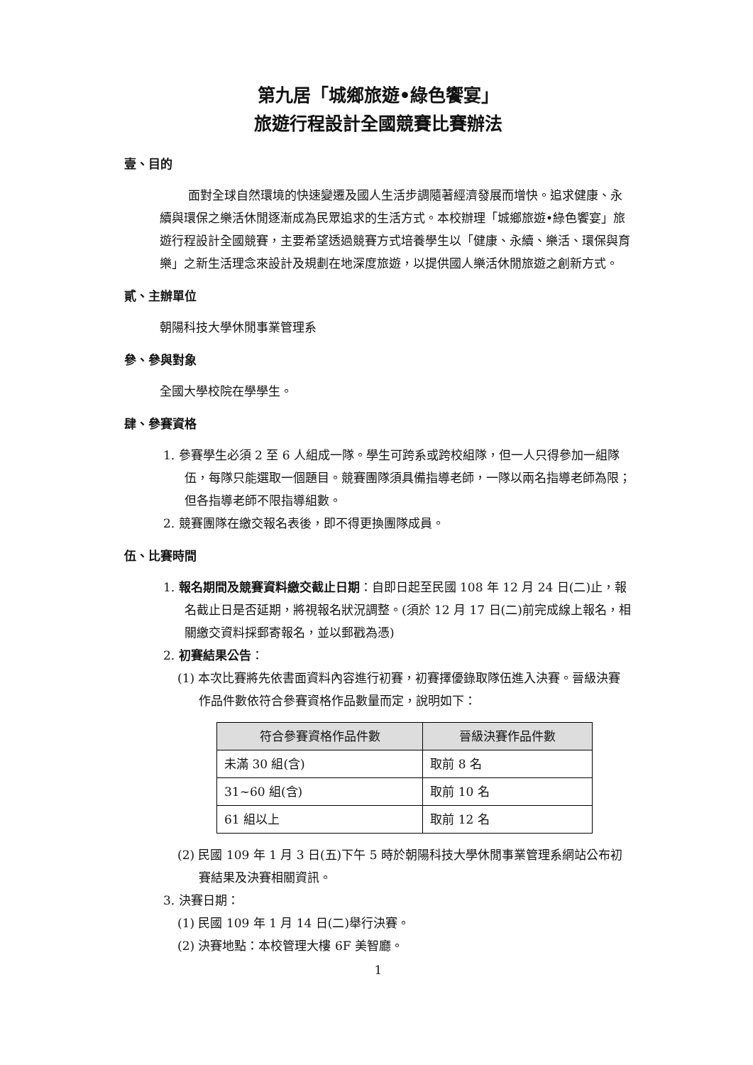第九居「城鄉旅遊•綠色饗宴」
旅遊行程設計全國競賽比賽辦法
壹、目的
面對全球自然環境的快速變遷及國人生活步調隨著經濟發展而增快。追求健康、永續與環保之樂活休閒逐漸成為民眾追求的生活方式。本校辦理「城鄉旅遊•綠色饗宴」旅遊行程設計全國競賽，主要希望透過競賽方式培養學生以「健康、永續、樂活、環保與育樂」之新生活理念來設計及規劃在地深度旅遊，以提供國人樂活休閒旅遊之創新方式。
貳、主辦單位
朝陽科技大學休閒事業管理系
參、參與對象
全國大學校院在學學生。
肆、參賽資格
1. 參賽學生必須 2 至 6 人組成一隊。學生可跨系或跨校組隊，但一人只得參加一組隊伍，每隊只能選取一個題目。競賽團隊須具備指導老師，一隊以兩名指導老師為限；但各指導老師不限指導組數。
2. 競賽團隊在繳交報名表後，即不得更換團隊成員。
伍、比賽時間
1. 報名期間及競賽資料繳交截止日期：自即日起至民國 108 年 12 月 24 日(二)止，報名截止日是否延期，將視報名狀況調整。(須於 12 月 17 日(二)前完成線上報名，相關繳交資料採郵寄報名，並以郵戳為憑)
2. 初賽結果公告：
(1) 本次比賽將先依書面資料內容進行初賽，初賽擇優錄取隊伍進入決賽。晉級決賽作品件數依符合參賽資格作品數量而定，說明如下：
| 符合參賽資格作品件數 | 晉級決賽作品件數 |
| --- | --- |
| 未滿 30 組(含) | 取前 8 名 |
| 31~60 組(含) | 取前 10 名 |
| 61 組以上 | 取前 12 名 |
(2) 民國 109 年 1 月 3 日(五)下午 5 時於朝陽科技大學休閒事業管理系網站公布初賽結果及決賽相關資訊。
3. 決賽日期：
(1) 民國 109 年 1 月 14 日(二)舉行決賽。
(2) 決賽地點：本校管理大樓 6F 美智廳。
1